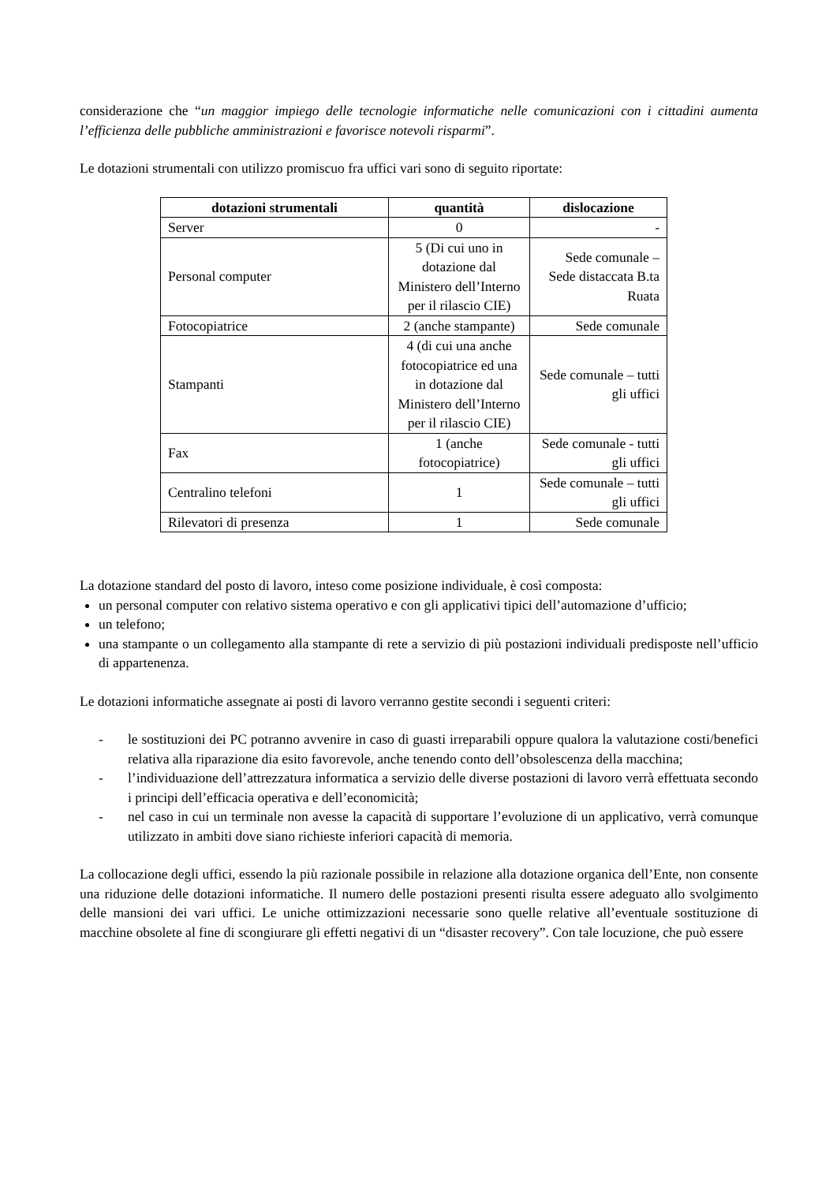considerazione che “un maggior impiego delle tecnologie informatiche nelle comunicazioni con i cittadini aumenta l’efficienza delle pubbliche amministrazioni e favorisce notevoli risparmi”.
Le dotazioni strumentali con utilizzo promiscuo fra uffici vari sono di seguito riportate:
| dotazioni strumentali | quantità | dislocazione |
| --- | --- | --- |
| Server | 0 | - |
| Personal computer | 5 (Di cui uno in dotazione dal Ministero dell’Interno per il rilascio CIE) | Sede comunale – Sede distaccata B.ta Ruata |
| Fotocopiatrice | 2 (anche stampante) | Sede comunale |
| Stampanti | 4 (di cui una anche fotocopiatrice ed una in dotazione dal Ministero dell’Interno per il rilascio CIE) | Sede comunale – tutti gli uffici |
| Fax | 1 (anche fotocopiatrice) | Sede comunale - tutti gli uffici |
| Centralino telefoni | 1 | Sede comunale – tutti gli uffici |
| Rilevatori di presenza | 1 | Sede comunale |
La dotazione standard del posto di lavoro, inteso come posizione individuale, è così composta:
un personal computer con relativo sistema operativo e con gli applicativi tipici dell’automazione d’ufficio;
un telefono;
una stampante o un collegamento alla stampante di rete a servizio di più postazioni individuali predisposte nell’ufficio di appartenenza.
Le dotazioni informatiche assegnate ai posti di lavoro verranno gestite secondi i seguenti criteri:
- le sostituzioni dei PC potranno avvenire in caso di guasti irreparabili oppure qualora la valutazione costi/benefici relativa alla riparazione dia esito favorevole, anche tenendo conto dell’obsolescenza della macchina;
- l’individuazione dell’attrezzatura informatica a servizio delle diverse postazioni di lavoro verrà effettuata secondo i principi dell’efficacia operativa e dell’economicità;
- nel caso in cui un terminale non avesse la capacità di supportare l’evoluzione di un applicativo, verrà comunque utilizzato in ambiti dove siano richieste inferiori capacità di memoria.
La collocazione degli uffici, essendo la più razionale possibile in relazione alla dotazione organica dell’Ente, non consente una riduzione delle dotazioni informatiche. Il numero delle postazioni presenti risulta essere adeguato allo svolgimento delle mansioni dei vari uffici. Le uniche ottimizzazioni necessarie sono quelle relative all’eventuale sostituzione di macchine obsolete al fine di scongiurare gli effetti negativi di un “disaster recovery”. Con tale locuzione, che può essere